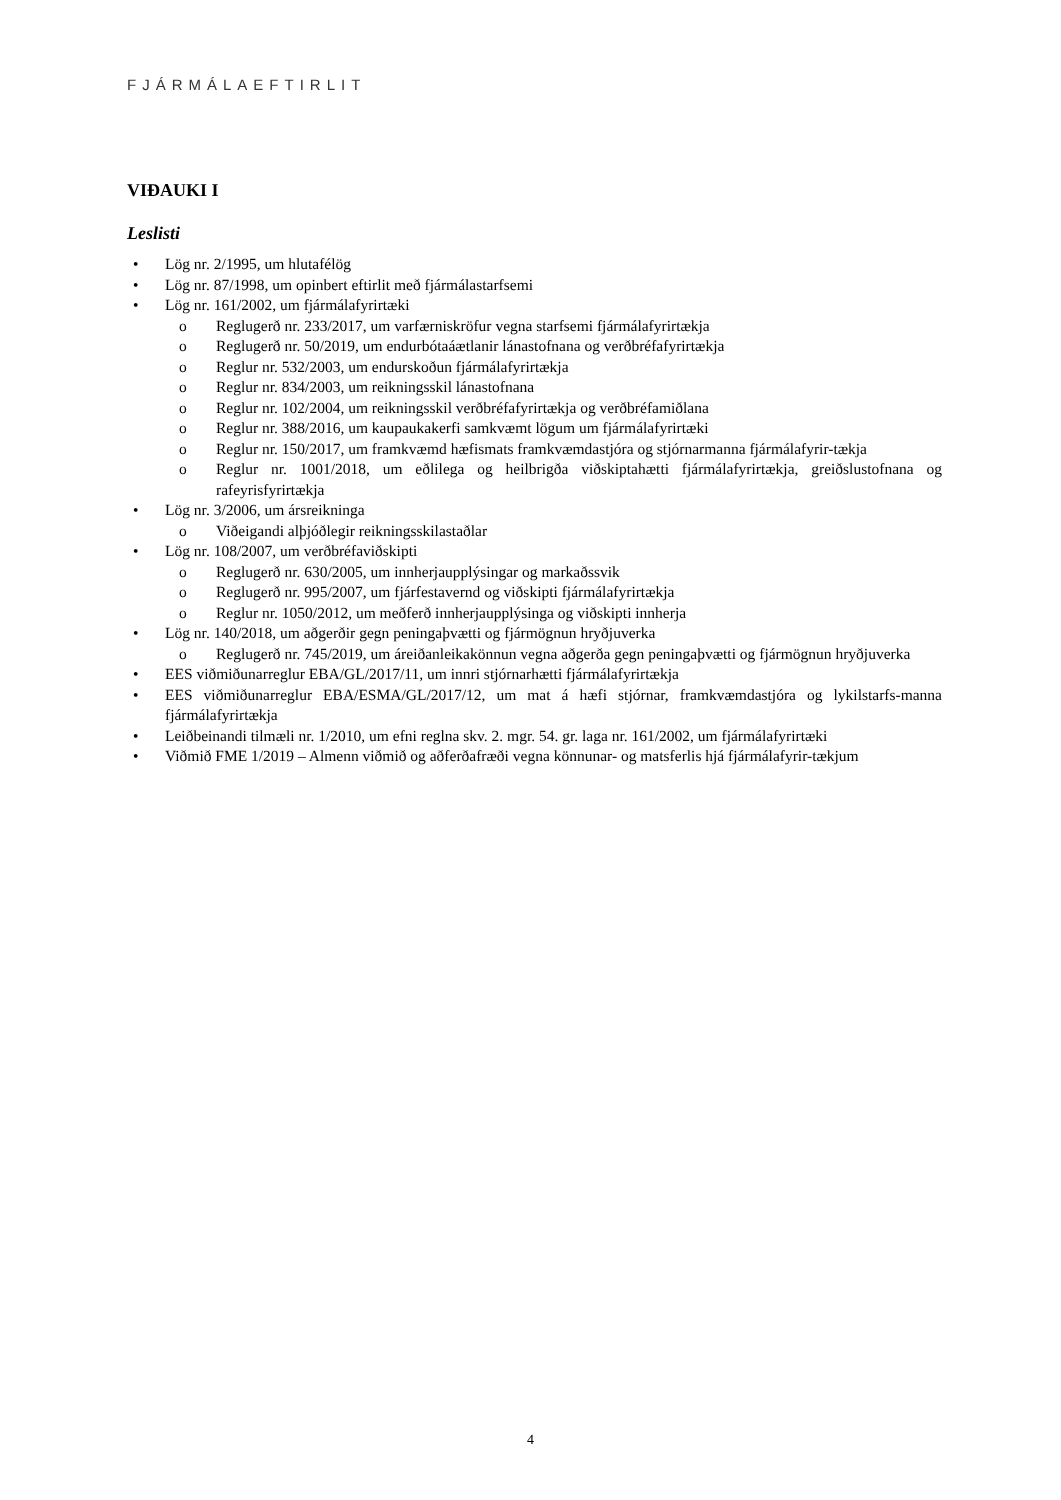FJÁRMÁLAEFTIRLIT
VIÐAUKI I
Leslisti
• Lög nr. 2/1995, um hlutafélög
• Lög nr. 87/1998, um opinbert eftirlit með fjármálastarfsemi
• Lög nr. 161/2002, um fjármálafyrirtæki
o Reglugerð nr. 233/2017, um varfærniskröfur vegna starfsemi fjármálafyrirtækja
o Reglugerð nr. 50/2019, um endurbótaáætlanir lánastofnana og verðbréfafyrirtækja
o Reglur nr. 532/2003, um endurskoðun fjármálafyrirtækja
o Reglur nr. 834/2003, um reikningsskil lánastofnana
o Reglur nr. 102/2004, um reikningsskil verðbréfafyrirtækja og verðbréfamiðlana
o Reglur nr. 388/2016, um kaupaukakerfi samkvæmt lögum um fjármálafyrirtæki
o Reglur nr. 150/2017, um framkvæmd hæfismats framkvæmdastjóra og stjórnarmanna fjármálafyrir-tækja
o Reglur nr. 1001/2018, um eðlilega og heilbrigða viðskiptahætti fjármálafyrirtækja, greiðslustofnana og rafeyrisfyrirtækja
• Lög nr. 3/2006, um ársreikninga
o Viðeigandi alþjóðlegir reikningsskilastaðlar
• Lög nr. 108/2007, um verðbréfaviðskipti
o Reglugerð nr. 630/2005, um innherjaupplýsingar og markaðssvik
o Reglugerð nr. 995/2007, um fjárfestavernd og viðskipti fjármálafyrirtækja
o Reglur nr. 1050/2012, um meðferð innherjaupplýsinga og viðskipti innherja
• Lög nr. 140/2018, um aðgerðir gegn peningaþvætti og fjármögnun hryðjuverka
o Reglugerð nr. 745/2019, um áreiðanleikakönnun vegna aðgerða gegn peningaþvætti og fjármögnun hryðjuverka
• EES viðmiðunarreglur EBA/GL/2017/11, um innri stjórnarhætti fjármálafyrirtækja
• EES viðmiðunarreglur EBA/ESMA/GL/2017/12, um mat á hæfi stjórnar, framkvæmdastjóra og lykilstarfs-manna fjármálafyrirtækja
• Leiðbeinandi tilmæli nr. 1/2010, um efni reglna skv. 2. mgr. 54. gr. laga nr. 161/2002, um fjármálafyrirtæki
• Viðmið FME 1/2019 – Almenn viðmið og aðferðafræði vegna könnunar- og matsferlis hjá fjármálafyrir-tækjum
4